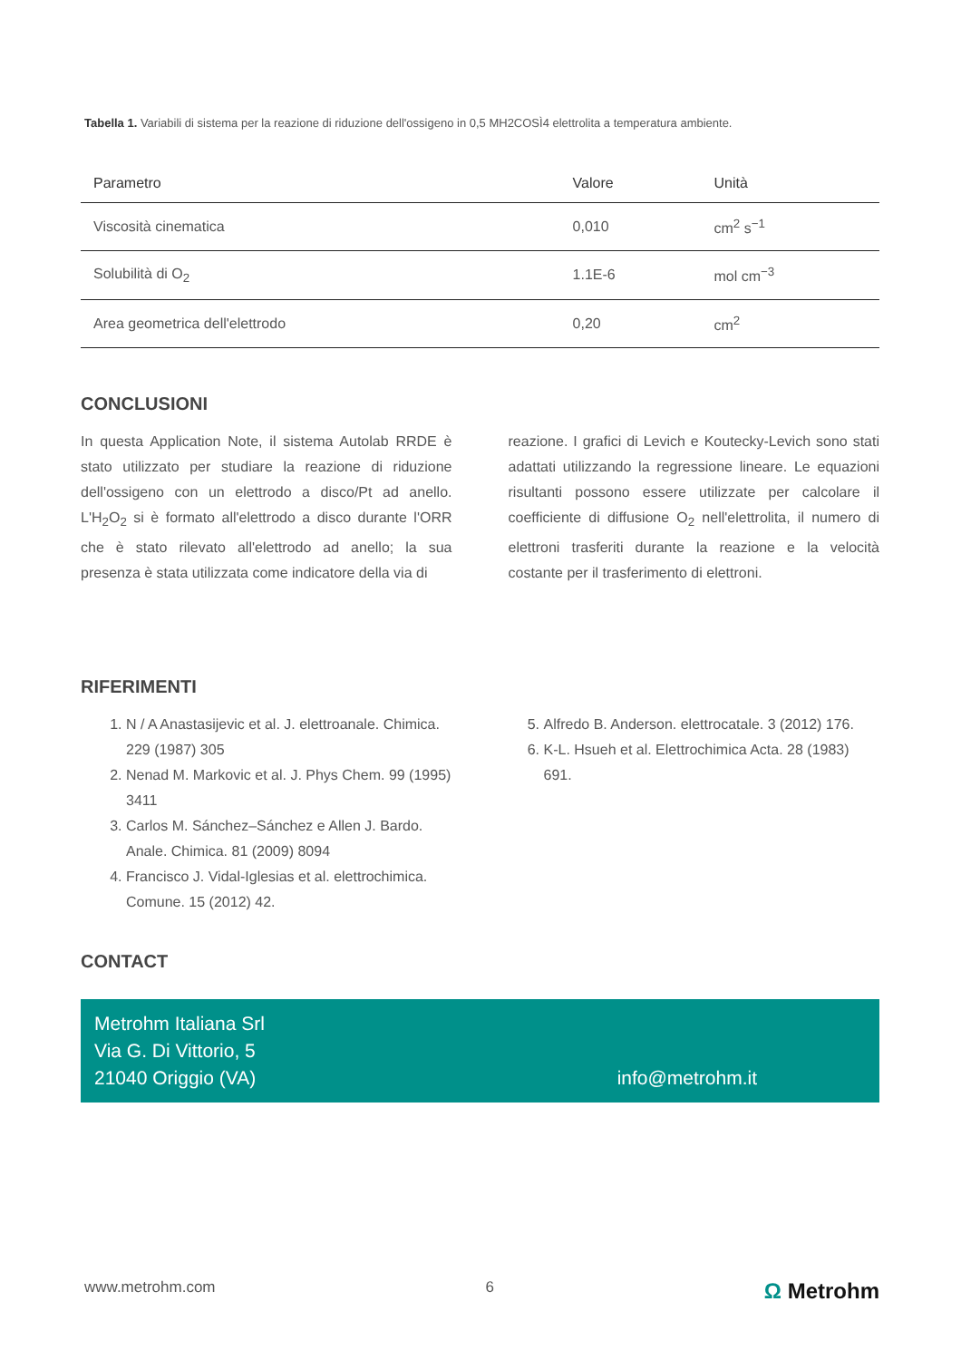Tabella 1. Variabili di sistema per la reazione di riduzione dell'ossigeno in 0,5 MH2COSÌ4 elettrolita a temperatura ambiente.
| Parametro | Valore | Unità |
| --- | --- | --- |
| Viscosità cinematica | 0,010 | cm<sup>2</sup> s<sup>−1</sup> |
| Solubilità di O<sub>2</sub> | 1.1E-6 | mol cm<sup>−3</sup> |
| Area geometrica dell'elettrodo | 0,20 | cm<sup>2</sup> |
CONCLUSIONI
In questa Application Note, il sistema Autolab RRDE è stato utilizzato per studiare la reazione di riduzione dell'ossigeno con un elettrodo a disco/Pt ad anello. L'H<sub>2</sub>O<sub>2</sub> si è formato all'elettrodo a disco durante l'ORR che è stato rilevato all'elettrodo ad anello; la sua presenza è stata utilizzata come indicatore della via di
reazione. I grafici di Levich e Koutecky-Levich sono stati adattati utilizzando la regressione lineare. Le equazioni risultanti possono essere utilizzate per calcolare il coefficiente di diffusione O<sub>2</sub> nell'elettrolita, il numero di elettroni trasferiti durante la reazione e la velocità costante per il trasferimento di elettroni.
RIFERIMENTI
1. N / A Anastasijevic et al. J. elettroanale. Chimica. 229 (1987) 305
2. Nenad M. Markovic et al. J. Phys Chem. 99 (1995) 3411
3. Carlos M. Sánchez–Sánchez e Allen J. Bardo. Anale. Chimica. 81 (2009) 8094
4. Francisco J. Vidal-Iglesias et al. elettrochimica. Comune. 15 (2012) 42.
5. Alfredo B. Anderson. elettrocatale. 3 (2012) 176.
6. K-L. Hsueh et al. Elettrochimica Acta. 28 (1983) 691.
CONTACT
Metrohm Italiana Srl
Via G. Di Vittorio, 5
21040 Origgio (VA)
info@metrohm.it
www.metrohm.com 6 Ω Metrohm